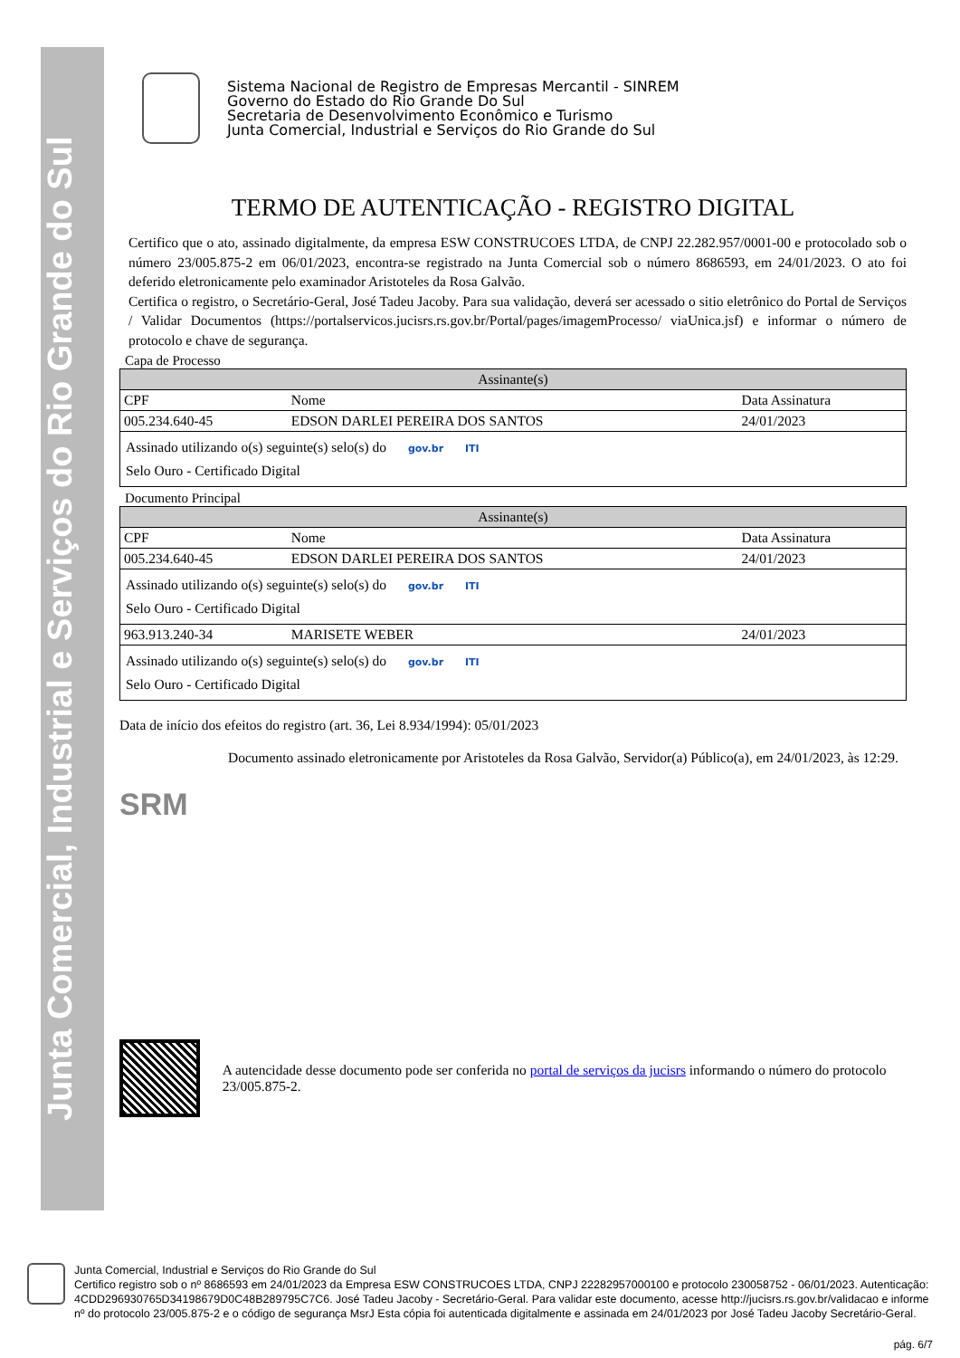Junta Comercial, Industrial e Serviços do Rio Grande do Sul
Sistema Nacional de Registro de Empresas Mercantil - SINREM
Governo do Estado do Rio Grande Do Sul
Secretaria de Desenvolvimento Econômico e Turismo
Junta Comercial, Industrial e Serviços do Rio Grande do Sul
TERMO DE AUTENTICAÇÃO - REGISTRO DIGITAL
Certifico que o ato, assinado digitalmente, da empresa ESW CONSTRUCOES LTDA, de CNPJ 22.282.957/0001-00 e protocolado sob o número 23/005.875-2 em 06/01/2023, encontra-se registrado na Junta Comercial sob o número 8686593, em 24/01/2023. O ato foi deferido eletronicamente pelo examinador Aristoteles da Rosa Galvão.
Certifica o registro, o Secretário-Geral, José Tadeu Jacoby. Para sua validação, deverá ser acessado o sitio eletrônico do Portal de Serviços / Validar Documentos (https://portalservicos.jucisrs.rs.gov.br/Portal/pages/imagemProcesso/ viaUnica.jsf) e informar o número de protocolo e chave de segurança.
Capa de Processo
| Assinante(s) | | |
| --- | --- | --- |
| CPF | Nome | Data Assinatura |
| 005.234.640-45 | EDSON DARLEI PEREIRA DOS SANTOS | 24/01/2023 |
| Assinado utilizando o(s) seguinte(s) selo(s) do gov.br ITI Selo Ouro - Certificado Digital | | |
Documento Principal
| Assinante(s) | | |
| --- | --- | --- |
| CPF | Nome | Data Assinatura |
| 005.234.640-45 | EDSON DARLEI PEREIRA DOS SANTOS | 24/01/2023 |
| Assinado utilizando o(s) seguinte(s) selo(s) do gov.br ITI Selo Ouro - Certificado Digital | | |
| 963.913.240-34 | MARISETE WEBER | 24/01/2023 |
| Assinado utilizando o(s) seguinte(s) selo(s) do gov.br ITI Selo Ouro - Certificado Digital | | |
Data de início dos efeitos do registro (art. 36, Lei 8.934/1994): 05/01/2023
SRM
Documento assinado eletronicamente por Aristoteles da Rosa Galvão, Servidor(a) Público(a), em 24/01/2023, às 12:29.
A autencidade desse documento pode ser conferida no portal de serviços da jucisrs informando o número do protocolo 23/005.875-2.
Junta Comercial, Industrial e Serviços do Rio Grande do Sul
Certifico registro sob o nº 8686593 em 24/01/2023 da Empresa ESW CONSTRUCOES LTDA, CNPJ 22282957000100 e protocolo 230058752 - 06/01/2023. Autenticação: 4CDD296930765D34198679D0C48B289795C7C6. José Tadeu Jacoby - Secretário-Geral. Para validar este documento, acesse http://jucisrs.rs.gov.br/validacao e informe nº do protocolo 23/005.875-2 e o código de segurança MsrJ Esta cópia foi autenticada digitalmente e assinada em 24/01/2023 por José Tadeu Jacoby Secretário-Geral.
pág. 6/7